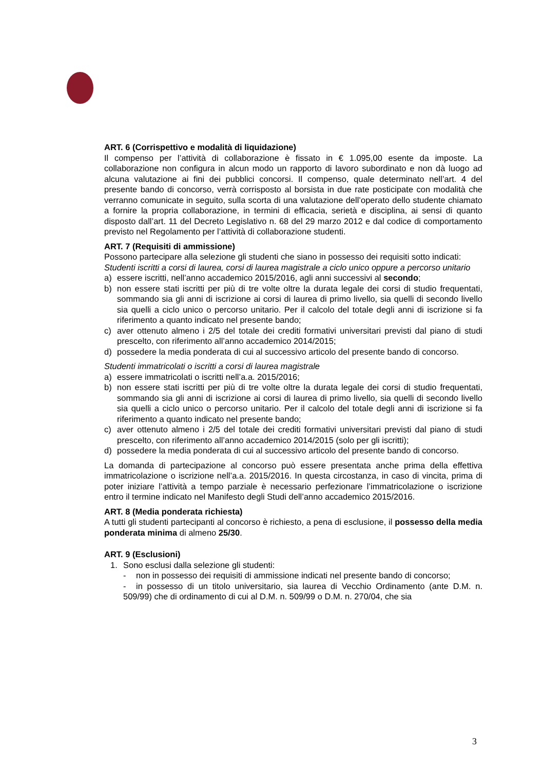ART. 6 (Corrispettivo e modalità di liquidazione)
Il compenso per l’attività di collaborazione è fissato in € 1.095,00 esente da imposte. La collaborazione non configura in alcun modo un rapporto di lavoro subordinato e non dà luogo ad alcuna valutazione ai fini dei pubblici concorsi. Il compenso, quale determinato nell’art. 4 del presente bando di concorso, verrà corrisposto al borsista in due rate posticipate con modalità che verranno comunicate in seguito, sulla scorta di una valutazione dell’operato dello studente chiamato a fornire la propria collaborazione, in termini di efficacia, serietà e disciplina, ai sensi di quanto disposto dall’art. 11 del Decreto Legislativo n. 68 del 29 marzo 2012 e dal codice di comportamento previsto nel Regolamento per l’attività di collaborazione studenti.
ART. 7 (Requisiti di ammissione)
Possono partecipare alla selezione gli studenti che siano in possesso dei requisiti sotto indicati:
Studenti iscritti a corsi di laurea, corsi di laurea magistrale a ciclo unico oppure a percorso unitario
a) essere iscritti, nell’anno accademico 2015/2016, agli anni successivi al secondo;
b) non essere stati iscritti per più di tre volte oltre la durata legale dei corsi di studio frequentati, sommando sia gli anni di iscrizione ai corsi di laurea di primo livello, sia quelli di secondo livello sia quelli a ciclo unico o percorso unitario. Per il calcolo del totale degli anni di iscrizione si fa riferimento a quanto indicato nel presente bando;
c) aver ottenuto almeno i 2/5 del totale dei crediti formativi universitari previsti dal piano di studi prescelto, con riferimento all’anno accademico 2014/2015;
d) possedere la media ponderata di cui al successivo articolo del presente bando di concorso.
Studenti immatricolati o iscritti a corsi di laurea magistrale
a) essere immatricolati o iscritti nell’a.a. 2015/2016;
b) non essere stati iscritti per più di tre volte oltre la durata legale dei corsi di studio frequentati, sommando sia gli anni di iscrizione ai corsi di laurea di primo livello, sia quelli di secondo livello sia quelli a ciclo unico o percorso unitario. Per il calcolo del totale degli anni di iscrizione si fa riferimento a quanto indicato nel presente bando;
c) aver ottenuto almeno i 2/5 del totale dei crediti formativi universitari previsti dal piano di studi prescelto, con riferimento all’anno accademico 2014/2015 (solo per gli iscritti);
d) possedere la media ponderata di cui al successivo articolo del presente bando di concorso.
La domanda di partecipazione al concorso può essere presentata anche prima della effettiva immatricolazione o iscrizione nell’a.a. 2015/2016. In questa circostanza, in caso di vincita, prima di poter iniziare l’attività a tempo parziale è necessario perfezionare l’immatricolazione o iscrizione entro il termine indicato nel Manifesto degli Studi dell’anno accademico 2015/2016.
ART. 8 (Media ponderata richiesta)
A tutti gli studenti partecipanti al concorso è richiesto, a pena di esclusione, il possesso della media ponderata minima di almeno 25/30.
ART. 9 (Esclusioni)
1. Sono esclusi dalla selezione gli studenti:
- non in possesso dei requisiti di ammissione indicati nel presente bando di concorso;
- in possesso di un titolo universitario, sia laurea di Vecchio Ordinamento (ante D.M. n. 509/99) che di ordinamento di cui al D.M. n. 509/99 o D.M. n. 270/04, che sia
3